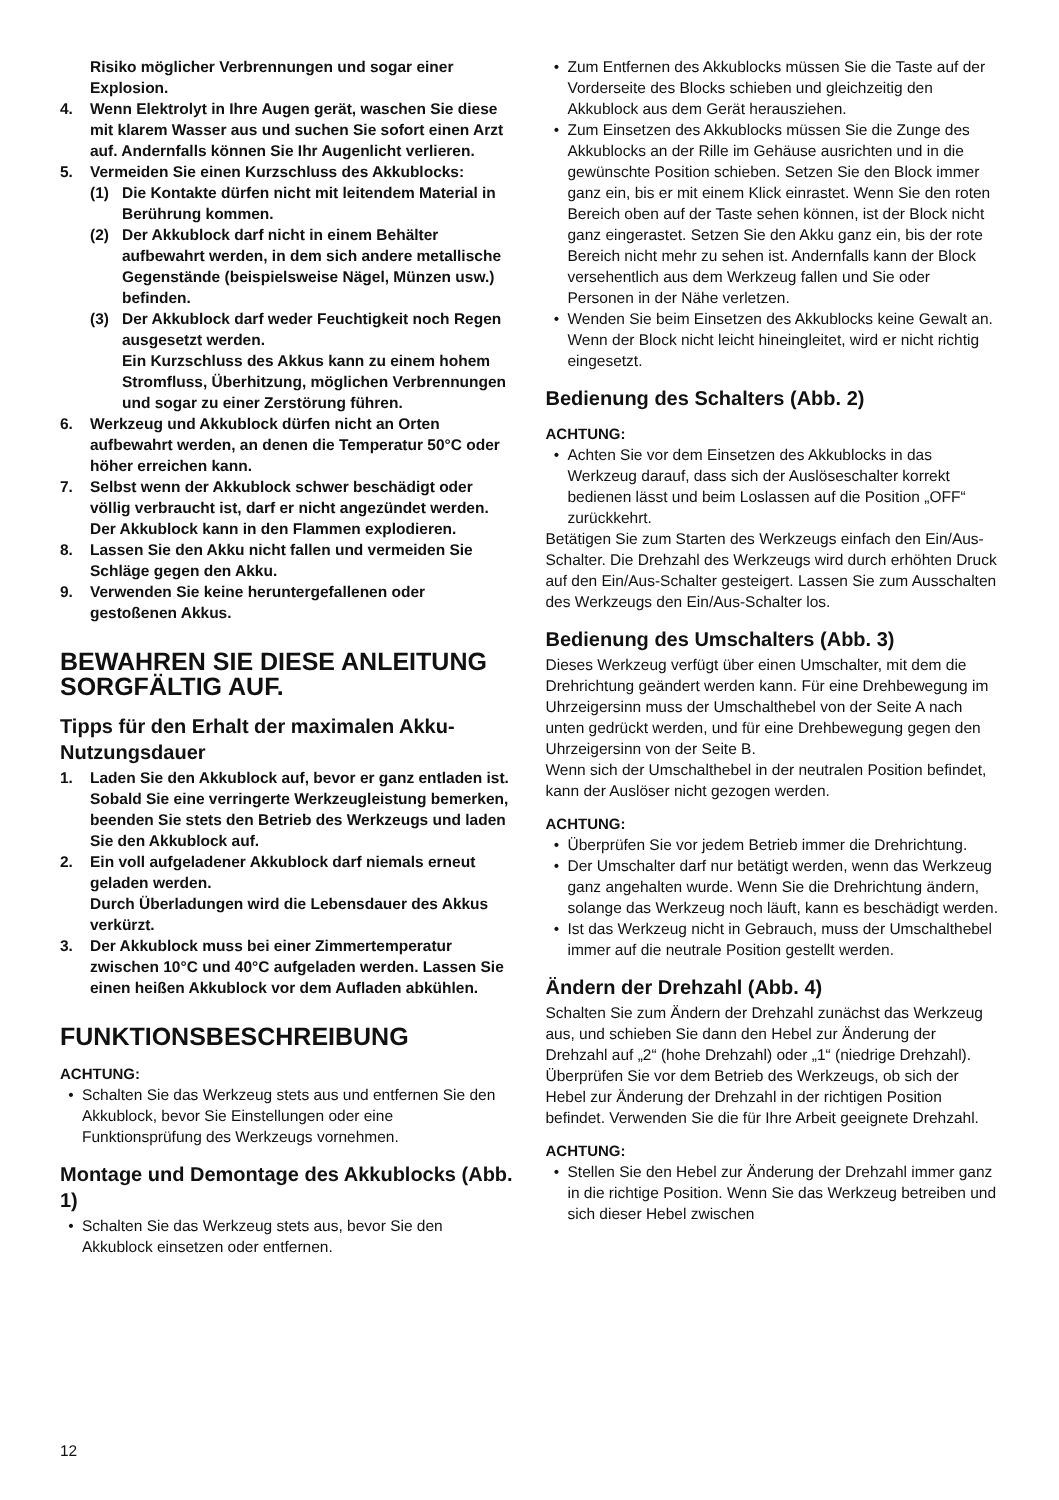Risiko möglicher Verbrennungen und sogar einer Explosion.
4. Wenn Elektrolyt in Ihre Augen gerät, waschen Sie diese mit klarem Wasser aus und suchen Sie sofort einen Arzt auf. Andernfalls können Sie Ihr Augenlicht verlieren.
5. Vermeiden Sie einen Kurzschluss des Akkublocks:
(1) Die Kontakte dürfen nicht mit leitendem Material in Berührung kommen.
(2) Der Akkublock darf nicht in einem Behälter aufbewahrt werden, in dem sich andere metallische Gegenstände (beispielsweise Nägel, Münzen usw.) befinden.
(3) Der Akkublock darf weder Feuchtigkeit noch Regen ausgesetzt werden.
Ein Kurzschluss des Akkus kann zu einem hohem Stromfluss, Überhitzung, möglichen Verbrennungen und sogar zu einer Zerstörung führen.
6. Werkzeug und Akkublock dürfen nicht an Orten aufbewahrt werden, an denen die Temperatur 50°C oder höher erreichen kann.
7. Selbst wenn der Akkublock schwer beschädigt oder völlig verbraucht ist, darf er nicht angezündet werden. Der Akkublock kann in den Flammen explodieren.
8. Lassen Sie den Akku nicht fallen und vermeiden Sie Schläge gegen den Akku.
9. Verwenden Sie keine heruntergefallenen oder gestoßenen Akkus.
BEWAHREN SIE DIESE ANLEITUNG SORGFÄLTIG AUF.
Tipps für den Erhalt der maximalen Akku-Nutzungsdauer
1. Laden Sie den Akkublock auf, bevor er ganz entladen ist.
Sobald Sie eine verringerte Werkzeugleistung bemerken, beenden Sie stets den Betrieb des Werkzeugs und laden Sie den Akkublock auf.
2. Ein voll aufgeladener Akkublock darf niemals erneut geladen werden.
Durch Überladungen wird die Lebensdauer des Akkus verkürzt.
3. Der Akkublock muss bei einer Zimmertemperatur zwischen 10°C und 40°C aufgeladen werden. Lassen Sie einen heißen Akkublock vor dem Aufladen abkühlen.
FUNKTIONSBESCHREIBUNG
ACHTUNG:
• Schalten Sie das Werkzeug stets aus und entfernen Sie den Akkublock, bevor Sie Einstellungen oder eine Funktionsprüfung des Werkzeugs vornehmen.
Montage und Demontage des Akkublocks (Abb. 1)
• Schalten Sie das Werkzeug stets aus, bevor Sie den Akkublock einsetzen oder entfernen.
• Zum Entfernen des Akkublocks müssen Sie die Taste auf der Vorderseite des Blocks schieben und gleichzeitig den Akkublock aus dem Gerät herausziehen.
• Zum Einsetzen des Akkublocks müssen Sie die Zunge des Akkublocks an der Rille im Gehäuse ausrichten und in die gewünschte Position schieben. Setzen Sie den Block immer ganz ein, bis er mit einem Klick einrastet. Wenn Sie den roten Bereich oben auf der Taste sehen können, ist der Block nicht ganz eingerastet. Setzen Sie den Akku ganz ein, bis der rote Bereich nicht mehr zu sehen ist. Andernfalls kann der Block versehentlich aus dem Werkzeug fallen und Sie oder Personen in der Nähe verletzen.
• Wenden Sie beim Einsetzen des Akkublocks keine Gewalt an. Wenn der Block nicht leicht hineingleitet, wird er nicht richtig eingesetzt.
Bedienung des Schalters (Abb. 2)
ACHTUNG:
• Achten Sie vor dem Einsetzen des Akkublocks in das Werkzeug darauf, dass sich der Auslöseschalter korrekt bedienen lässt und beim Loslassen auf die Position „OFF“ zurückkehrt.
Betätigen Sie zum Starten des Werkzeugs einfach den Ein/Aus-Schalter. Die Drehzahl des Werkzeugs wird durch erhöhten Druck auf den Ein/Aus-Schalter gesteigert. Lassen Sie zum Ausschalten des Werkzeugs den Ein/Aus-Schalter los.
Bedienung des Umschalters (Abb. 3)
Dieses Werkzeug verfügt über einen Umschalter, mit dem die Drehrichtung geändert werden kann. Für eine Drehbewegung im Uhrzeigersinn muss der Umschalthebel von der Seite A nach unten gedrückt werden, und für eine Drehbewegung gegen den Uhrzeigersinn von der Seite B.
Wenn sich der Umschalthebel in der neutralen Position befindet, kann der Auslöser nicht gezogen werden.
ACHTUNG:
• Überprüfen Sie vor jedem Betrieb immer die Drehrichtung.
• Der Umschalter darf nur betätigt werden, wenn das Werkzeug ganz angehalten wurde. Wenn Sie die Drehrichtung ändern, solange das Werkzeug noch läuft, kann es beschädigt werden.
• Ist das Werkzeug nicht in Gebrauch, muss der Umschalthebel immer auf die neutrale Position gestellt werden.
Ändern der Drehzahl (Abb. 4)
Schalten Sie zum Ändern der Drehzahl zunächst das Werkzeug aus, und schieben Sie dann den Hebel zur Änderung der Drehzahl auf „2“ (hohe Drehzahl) oder „1“ (niedrige Drehzahl). Überprüfen Sie vor dem Betrieb des Werkzeugs, ob sich der Hebel zur Änderung der Drehzahl in der richtigen Position befindet. Verwenden Sie die für Ihre Arbeit geeignete Drehzahl.
ACHTUNG:
• Stellen Sie den Hebel zur Änderung der Drehzahl immer ganz in die richtige Position. Wenn Sie das Werkzeug betreiben und sich dieser Hebel zwischen
12